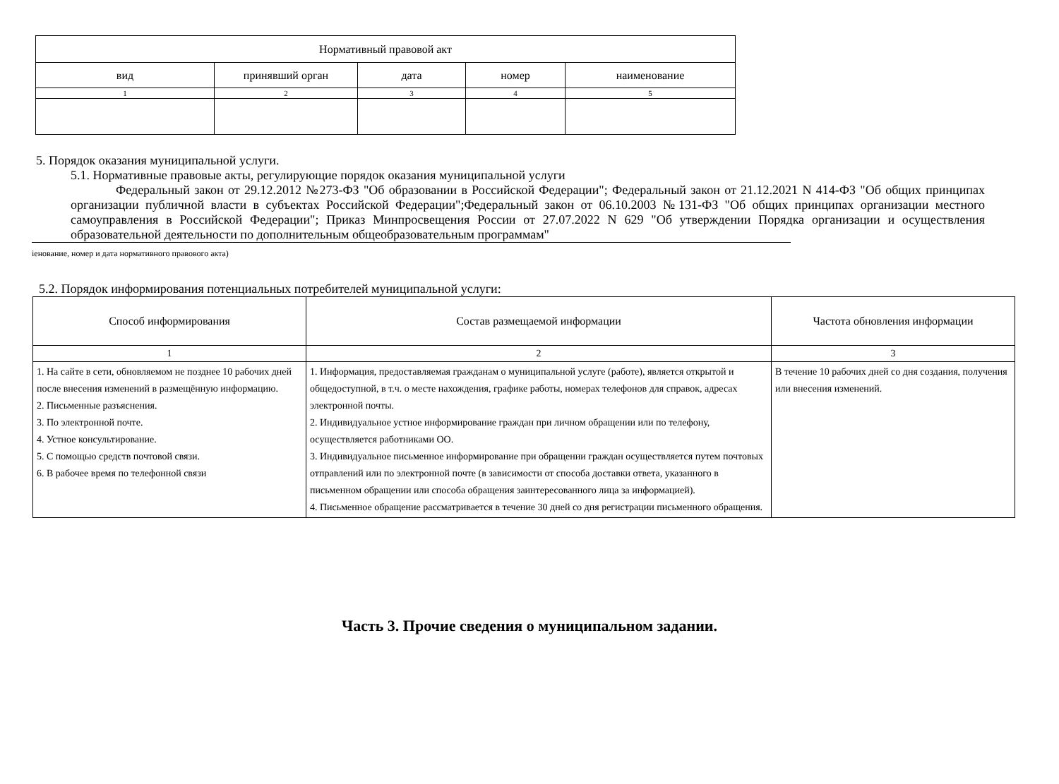| Нормативный правовой акт | | | | |
| --- | --- | --- | --- | --- |
| вид | принявший орган | дата | номер | наименование |
| 1 | 2 | 3 | 4 | 5 |
5. Порядок оказания муниципальной услуги.
5.1. Нормативные правовые акты, регулирующие порядок оказания муниципальной услуги
Федеральный закон от 29.12.2012 №273-ФЗ "Об образовании в Российской Федерации"; Федеральный закон от 21.12.2021 N 414-ФЗ "Об общих принципах организации публичной власти в субъектах Российской Федерации";Федеральный закон от 06.10.2003 №131-ФЗ "Об общих принципах организации местного самоуправления в Российской Федерации"; Приказ Минпросвещения России от 27.07.2022 N 629 "Об утверждении Порядка организации и осуществления образовательной деятельности по дополнительным общеобразовательным программам"
іенование, номер и дата нормативного правового акта)
5.2. Порядок информирования потенциальных потребителей муниципальной услуги:
| Способ информирования | Состав размещаемой информации | Частота обновления информации |
| --- | --- | --- |
| 1 | 2 | 3 |
| 1. На сайте в сети, обновляемом не позднее 10 рабочих дней после внесения изменений в размещённую информацию. 2. Письменные разъяснения. 3. По электронной почте. 4. Устное консультирование. 5. С помощью средств почтовой связи. 6. В рабочее время по телефонной связи | 1. Информация, предоставляемая гражданам о муниципальной услуге (работе), является открытой и общедоступной, в т.ч. о месте нахождения, графике работы, номерах телефонов для справок, адресах электронной почты. 2. Индивидуальное устное информирование граждан при личном обращении или по телефону, осуществляется работниками ОО. 3. Индивидуальное письменное информирование при обращении граждан осуществляется путем почтовых отправлений или по электронной почте (в зависимости от способа доставки ответа, указанного в письменном обращении или способа обращения заинтересованного лица за информацией). 4. Письменное обращение рассматривается в течение 30 дней со дня регистрации письменного обращения. | В течение 10 рабочих дней со дня создания, получения или внесения изменений. |
Часть 3. Прочие сведения о муниципальном задании.